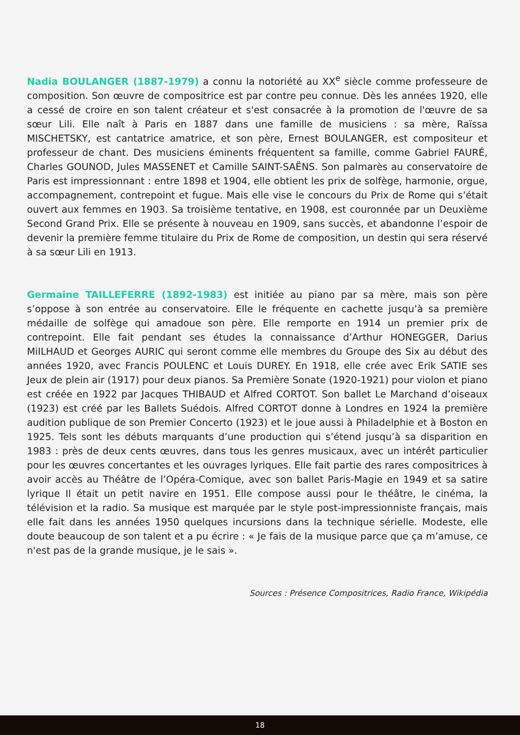Nadia BOULANGER (1887-1979) a connu la notoriété au XX<sup>e</sup> siècle comme professeure de composition. Son œuvre de compositrice est par contre peu connue. Dès les années 1920, elle a cessé de croire en son talent créateur et s'est consacrée à la promotion de l'œuvre de sa sœur Lili. Elle naît à Paris en 1887 dans une famille de musiciens : sa mère, Raïssa MISCHETSKY, est cantatrice amatrice, et son père, Ernest BOULANGER, est compositeur et professeur de chant. Des musiciens éminents fréquentent sa famille, comme Gabriel FAURÉ, Charles GOUNOD, Jules MASSENET et Camille SAINT-SAËNS. Son palmarès au conservatoire de Paris est impressionnant : entre 1898 et 1904, elle obtient les prix de solfège, harmonie, orgue, accompagnement, contrepoint et fugue. Mais elle vise le concours du Prix de Rome qui s’était ouvert aux femmes en 1903. Sa troisième tentative, en 1908, est couronnée par un Deuxième Second Grand Prix. Elle se présente à nouveau en 1909, sans succès, et abandonne l’espoir de devenir la première femme titulaire du Prix de Rome de composition, un destin qui sera réservé à sa sœur Lili en 1913.
Germaine TAILLEFERRE (1892-1983) est initiée au piano par sa mère, mais son père s’oppose à son entrée au conservatoire. Elle le fréquente en cachette jusqu’à sa première médaille de solfège qui amadoue son père. Elle remporte en 1914 un premier prix de contrepoint. Elle fait pendant ses études la connaissance d’Arthur HONEGGER, Darius MiILHAUD et Georges AURIC qui seront comme elle membres du Groupe des Six au début des années 1920, avec Francis POULENC et Louis DUREY. En 1918, elle crée avec Erik SATIE ses Jeux de plein air (1917) pour deux pianos. Sa Première Sonate (1920-1921) pour violon et piano est créée en 1922 par Jacques THIBAUD et Alfred CORTOT. Son ballet Le Marchand d’oiseaux (1923) est créé par les Ballets Suédois. Alfred CORTOT donne à Londres en 1924 la première audition publique de son Premier Concerto (1923) et le joue aussi à Philadelphie et à Boston en 1925. Tels sont les débuts marquants d’une production qui s’étend jusqu’à sa disparition en 1983 : près de deux cents œuvres, dans tous les genres musicaux, avec un intérêt particulier pour les œuvres concertantes et les ouvrages lyriques. Elle fait partie des rares compositrices à avoir accès au Théâtre de l’Opéra-Comique, avec son ballet Paris-Magie en 1949 et sa satire lyrique Il était un petit navire en 1951. Elle compose aussi pour le théâtre, le cinéma, la télévision et la radio. Sa musique est marquée par le style post-impressionniste français, mais elle fait dans les années 1950 quelques incursions dans la technique sérielle. Modeste, elle doute beaucoup de son talent et a pu écrire : « Je fais de la musique parce que ça m’amuse, ce n'est pas de la grande musique, je le sais ».
Sources : Présence Compositrices, Radio France, Wikipédia
18